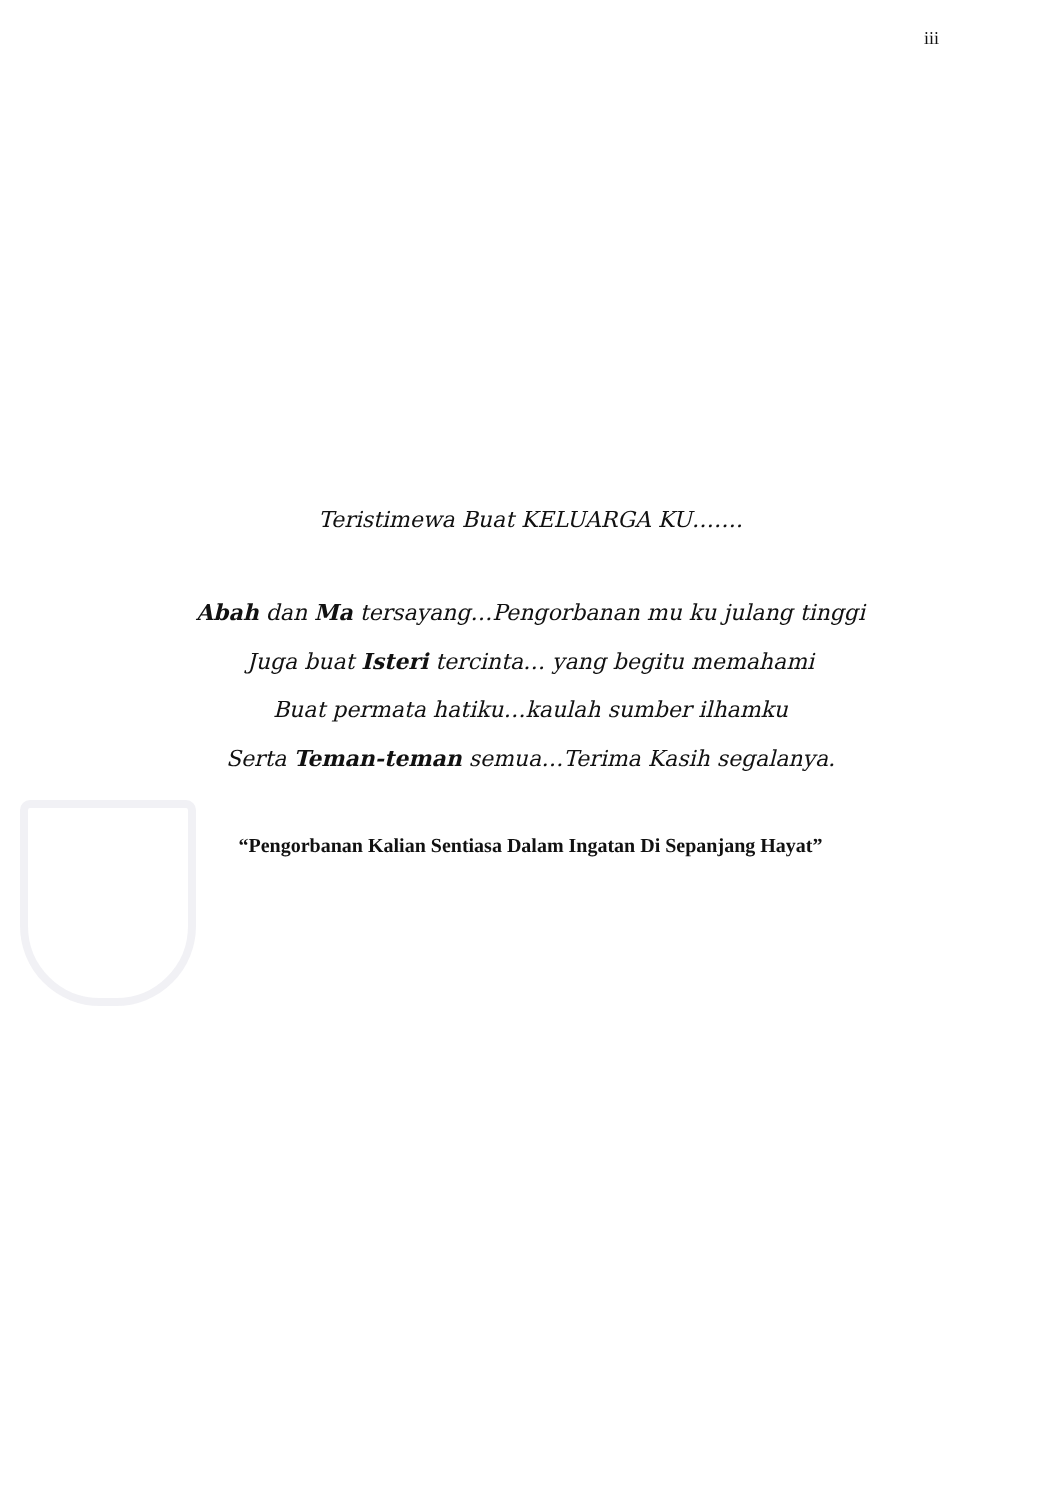iii
Teristimewa Buat KELUARGA KU…….
Abah dan Ma tersayang…Pengorbanan mu ku julang tinggi
Juga buat Isteri tercinta… yang begitu memahami
Buat permata hatiku…kaulah sumber ilhamku
Serta Teman-teman semua…Terima Kasih segalanya.
“Pengorbanan Kalian Sentiasa Dalam Ingatan Di Sepanjang Hayat”